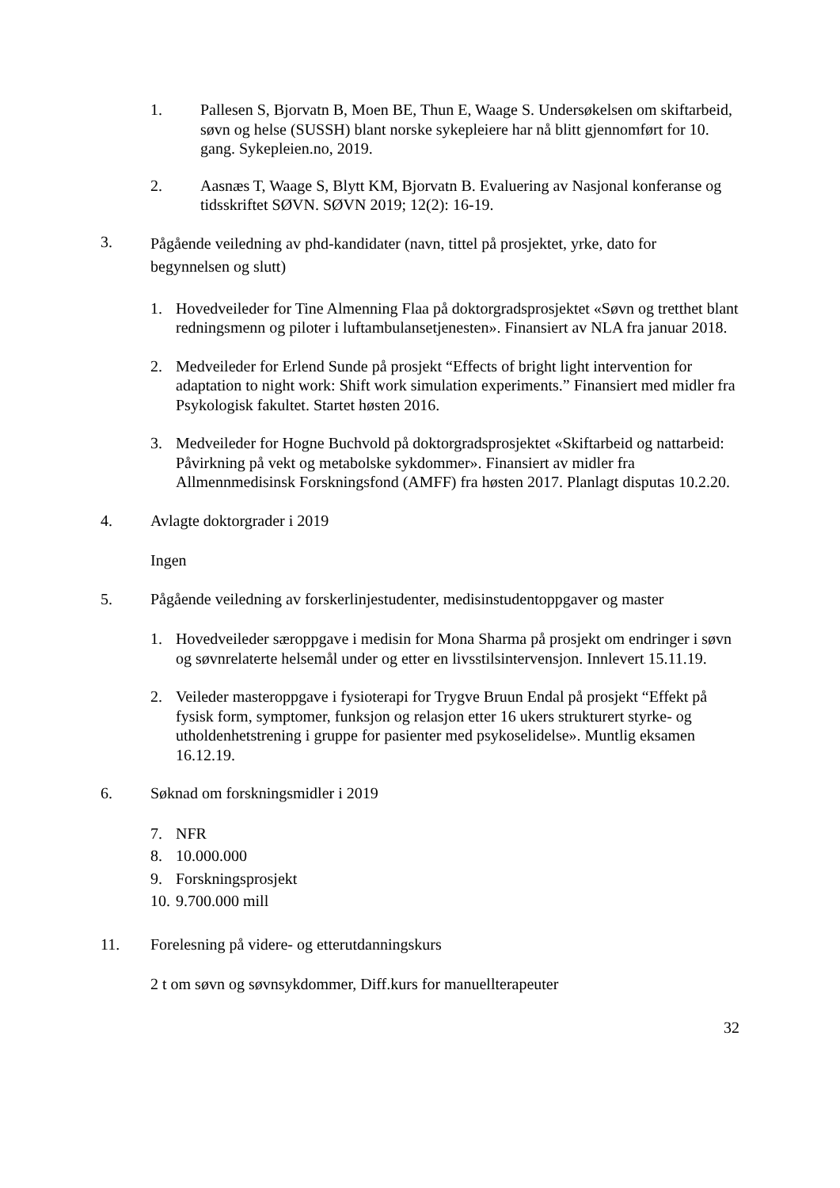1. Pallesen S, Bjorvatn B, Moen BE, Thun E, Waage S. Undersøkelsen om skiftarbeid, søvn og helse (SUSSH) blant norske sykepleiere har nå blitt gjennomført for 10. gang. Sykepleien.no, 2019.
2. Aasnæs T, Waage S, Blytt KM, Bjorvatn B. Evaluering av Nasjonal konferanse og tidsskriftet SØVN. SØVN 2019; 12(2): 16-19.
3.
Pågående veiledning av phd-kandidater (navn, tittel på prosjektet, yrke, dato for begynnelsen og slutt)
1. Hovedveileder for Tine Almenning Flaa på doktorgradsprosjektet «Søvn og tretthet blant redningsmenn og piloter i luftambulansetjenesten». Finansiert av NLA fra januar 2018.
2. Medveileder for Erlend Sunde på prosjekt “Effects of bright light intervention for adaptation to night work: Shift work simulation experiments.” Finansiert med midler fra Psykologisk fakultet. Startet høsten 2016.
3. Medveileder for Hogne Buchvold på doktorgradsprosjektet «Skiftarbeid og nattarbeid: Påvirkning på vekt og metabolske sykdommer». Finansiert av midler fra Allmennmedisinsk Forskningsfond (AMFF) fra høsten 2017. Planlagt disputas 10.2.20.
4. Avlagte doktorgrader i 2019
Ingen
5. Pågående veiledning av forskerlinjestudenter, medisinstudentoppgaver og master
1. Hovedveileder særoppgave i medisin for Mona Sharma på prosjekt om endringer i søvn og søvnrelaterte helsemål under og etter en livsstilsintervensjon. Innlevert 15.11.19.
2. Veileder masteroppgave i fysioterapi for Trygve Bruun Endal på prosjekt “Effekt på fysisk form, symptomer, funksjon og relasjon etter 16 ukers strukturert styrke- og utholdenhetstrening i gruppe for pasienter med psykoselidelse». Muntlig eksamen 16.12.19.
6. Søknad om forskningsmidler i 2019
7. NFR
8. 10.000.000
9. Forskningsprosjekt
10.
9.700.000 mill
11. Forelesning på videre- og etterutdanningskurs
2 t om søvn og søvnsykdommer, Diff.kurs for manuellterapeuter
32